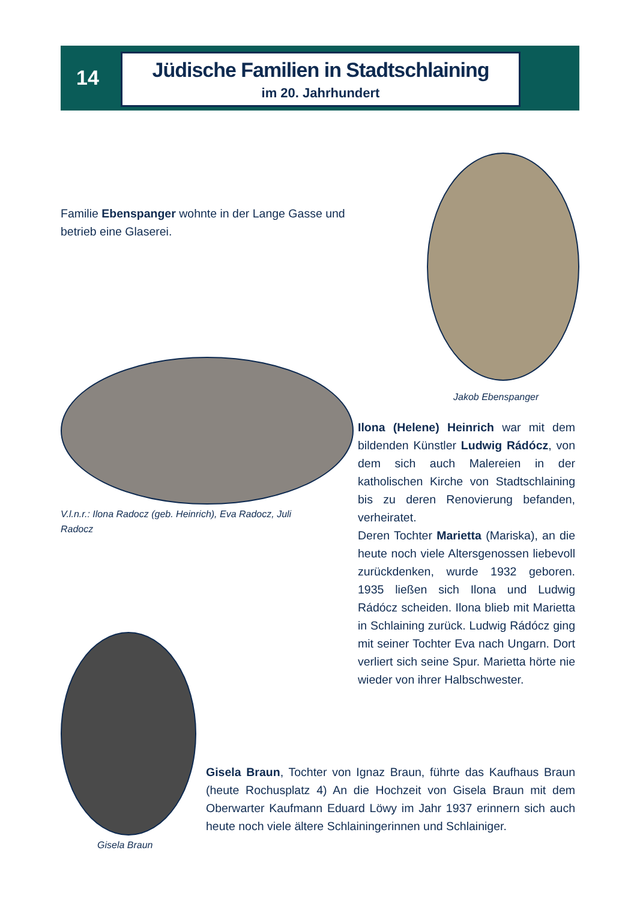14
Jüdische Familien in Stadtschlaining
im 20. Jahrhundert
Familie Ebenspanger wohnte in der Lange Gasse und betrieb eine Glaserei.
Jakob Ebenspanger
V.l.n.r.: Ilona Radocz (geb. Heinrich), Eva Radocz, Juli Radocz
Ilona (Helene) Heinrich war mit dem bildenden Künstler Ludwig Rádócz, von dem sich auch Malereien in der katholischen Kirche von Stadtschlaining bis zu deren Renovierung befanden, verheiratet.
Deren Tochter Marietta (Mariska), an die heute noch viele Altersgenossen liebevoll zurückdenken, wurde 1932 geboren. 1935 ließen sich Ilona und Ludwig Rádócz scheiden. Ilona blieb mit Marietta in Schlaining zurück. Ludwig Rádócz ging mit seiner Tochter Eva nach Ungarn. Dort verliert sich seine Spur. Marietta hörte nie wieder von ihrer Halbschwester.
Gisela Braun
Gisela Braun, Tochter von Ignaz Braun, führte das Kaufhaus Braun (heute Rochusplatz 4) An die Hochzeit von Gisela Braun mit dem Oberwarter Kaufmann Eduard Löwy im Jahr 1937 erinnern sich auch heute noch viele ältere Schlainingerinnen und Schlainiger.